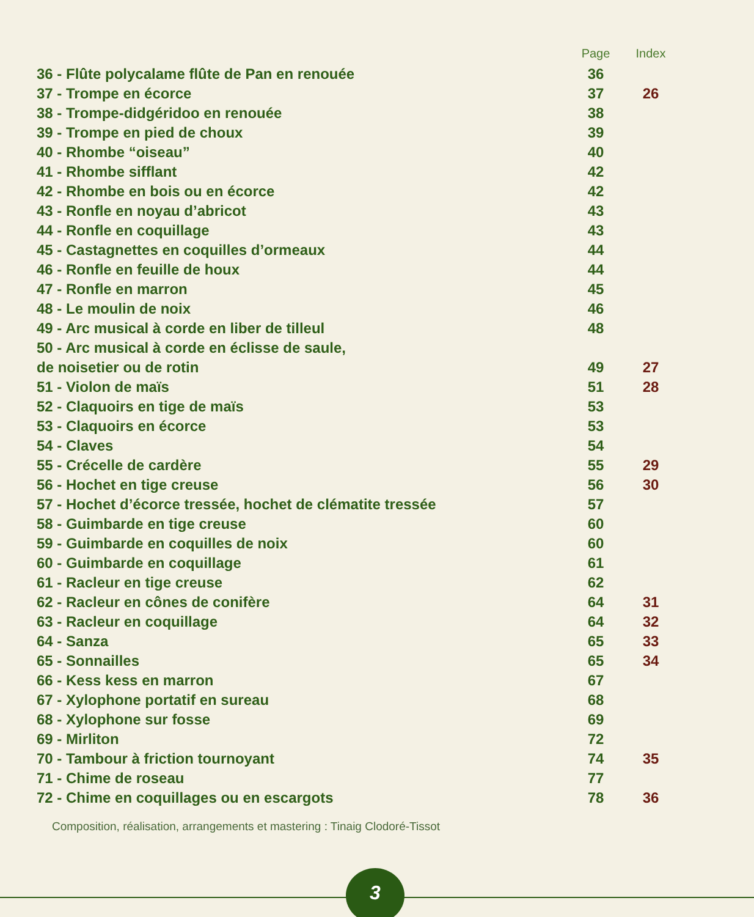| | Page | Index |
| --- | --- | --- |
| 36 - Flûte polycalame flûte de Pan en renouée | 36 | |
| 37 - Trompe en écorce | 37 | 26 |
| 38 - Trompe-didgéridoo en renouée | 38 | |
| 39 - Trompe en pied de choux | 39 | |
| 40 - Rhombe “oiseau” | 40 | |
| 41 - Rhombe sifflant | 42 | |
| 42 - Rhombe en bois ou en écorce | 42 | |
| 43 - Ronfle en noyau d’abricot | 43 | |
| 44 - Ronfle en coquillage | 43 | |
| 45 - Castagnettes en coquilles d’ormeaux | 44 | |
| 46 - Ronfle en feuille de houx | 44 | |
| 47 - Ronfle en marron | 45 | |
| 48 - Le moulin de noix | 46 | |
| 49 - Arc musical à corde en liber de tilleul | 48 | |
| 50 - Arc musical à corde en éclisse de saule, | | |
| de noisetier ou de rotin | 49 | 27 |
| 51 - Violon de maïs | 51 | 28 |
| 52 - Claquoirs en tige de maïs | 53 | |
| 53 - Claquoirs en écorce | 53 | |
| 54 - Claves | 54 | |
| 55 - Crécelle de cardère | 55 | 29 |
| 56 - Hochet en tige creuse | 56 | 30 |
| 57 - Hochet d’écorce tressée, hochet de clématite tressée | 57 | |
| 58 - Guimbarde en tige creuse | 60 | |
| 59 - Guimbarde en coquilles de noix | 60 | |
| 60 - Guimbarde en coquillage | 61 | |
| 61 - Racleur en tige creuse | 62 | |
| 62 - Racleur en cônes de conifère | 64 | 31 |
| 63 - Racleur en coquillage | 64 | 32 |
| 64 - Sanza | 65 | 33 |
| 65 - Sonnailles | 65 | 34 |
| 66 - Kess kess en marron | 67 | |
| 67 - Xylophone portatif en sureau | 68 | |
| 68 - Xylophone sur fosse | 69 | |
| 69 - Mirliton | 72 | |
| 70 - Tambour à friction tournoyant | 74 | 35 |
| 71 - Chime de roseau | 77 | |
| 72 - Chime en coquillages ou en escargots | 78 | 36 |
Composition, réalisation, arrangements et mastering : Tinaig Clodoré-Tissot
3